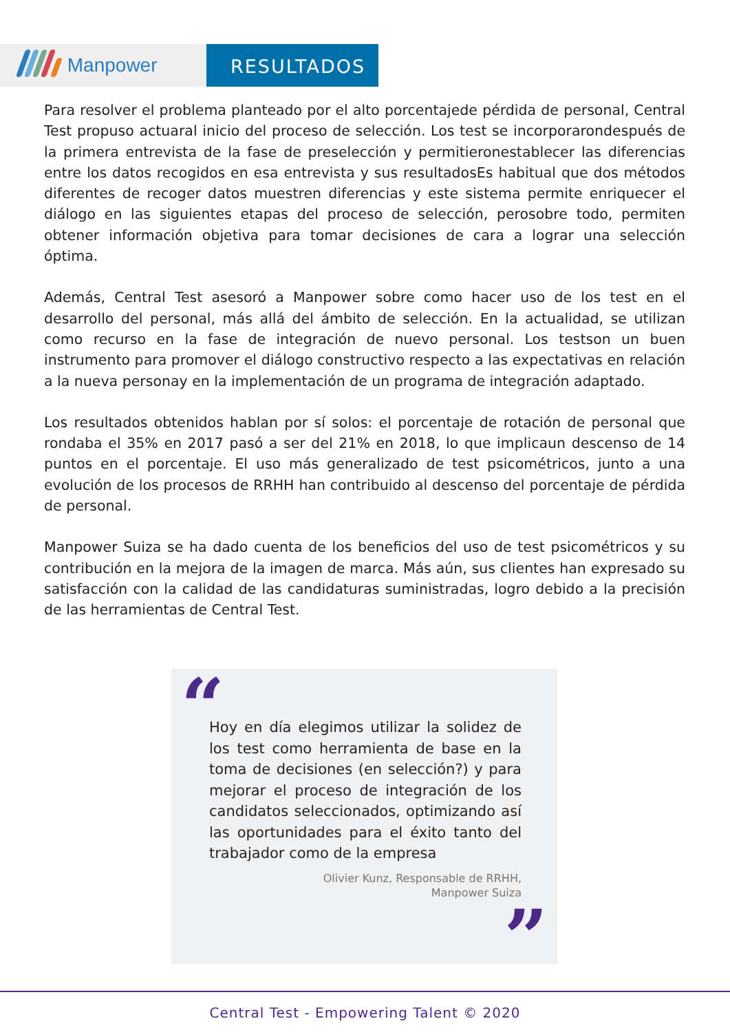Manpower
RESULTADOS
Para resolver el problema planteado por el alto porcentajede pérdida de personal, Central Test propuso actuaral inicio del proceso de selección. Los test se incorporarondespués de la primera entrevista de la fase de preselección y permitieronestablecer las diferencias entre los datos recogidos en esa entrevista y sus resultadosEs habitual que dos métodos diferentes de recoger datos muestren diferencias y este sistema permite enriquecer el diálogo en las siguientes etapas del proceso de selección, perosobre todo, permiten obtener información objetiva para tomar decisiones de cara a lograr una selección óptima.
Además, Central Test asesoró a Manpower sobre como hacer uso de los test en el desarrollo del personal, más allá del ámbito de selección. En la actualidad, se utilizan como recurso en la fase de integración de nuevo personal. Los testson un buen instrumento para promover el diálogo constructivo respecto a las expectativas en relación a la nueva personay en la implementación de un programa de integración adaptado.
Los resultados obtenidos hablan por sí solos: el porcentaje de rotación de personal que rondaba el 35% en 2017 pasó a ser del 21% en 2018, lo que implicaun descenso de 14 puntos en el porcentaje. El uso más generalizado de test psicométricos, junto a una evolución de los procesos de RRHH han contribuido al descenso del porcentaje de pérdida de personal.
Manpower Suiza se ha dado cuenta de los beneficios del uso de test psicométricos y su contribución en la mejora de la imagen de marca. Más aún, sus clientes han expresado su satisfacción con la calidad de las candidaturas suministradas, logro debido a la precisión de las herramientas de Central Test.
“
Hoy en día elegimos utilizar la solidez de los test como herramienta de base en la toma de decisiones (en selección?) y para mejorar el proceso de integración de los candidatos seleccionados, optimizando así las oportunidades para el éxito tanto del trabajador como de la empresa
Olivier Kunz, Responsable de RRHH,
Manpower Suiza
”
Central Test - Empowering Talent © 2020